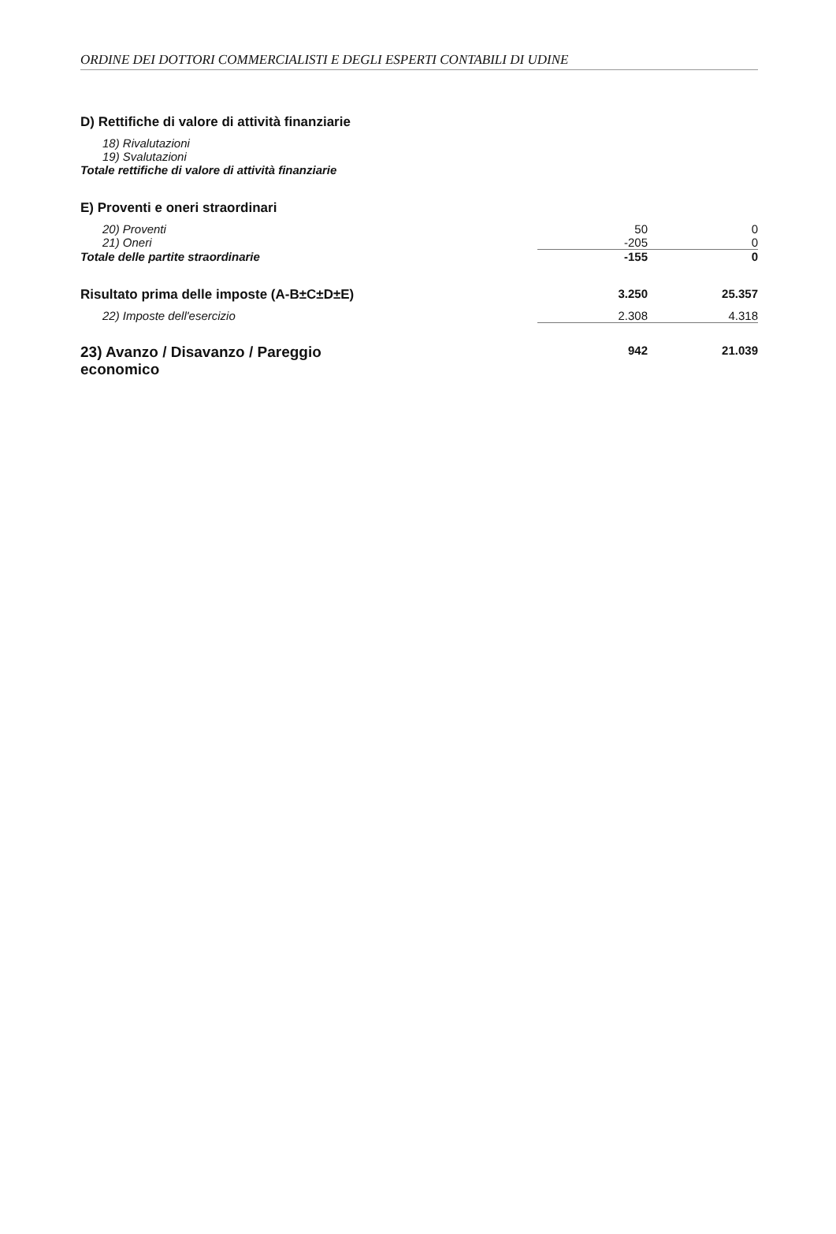ORDINE DEI DOTTORI COMMERCIALISTI E DEGLI ESPERTI CONTABILI DI UDINE
| D) Rettifiche di valore di attività finanziarie | | |
| 18) Rivalutazioni | | |
| 19) Svalutazioni | | |
| Totale rettifiche di valore di attività finanziarie | | |
| E) Proventi e oneri straordinari | | |
| 20) Proventi | 50 | 0 |
| 21) Oneri | -205 | 0 |
| Totale delle partite straordinarie | -155 | 0 |
| Risultato prima delle imposte (A-B±C±D±E) | 3.250 | 25.357 |
| 22) Imposte dell'esercizio | 2.308 | 4.318 |
| 23) Avanzo / Disavanzo / Pareggio economico | 942 | 21.039 |